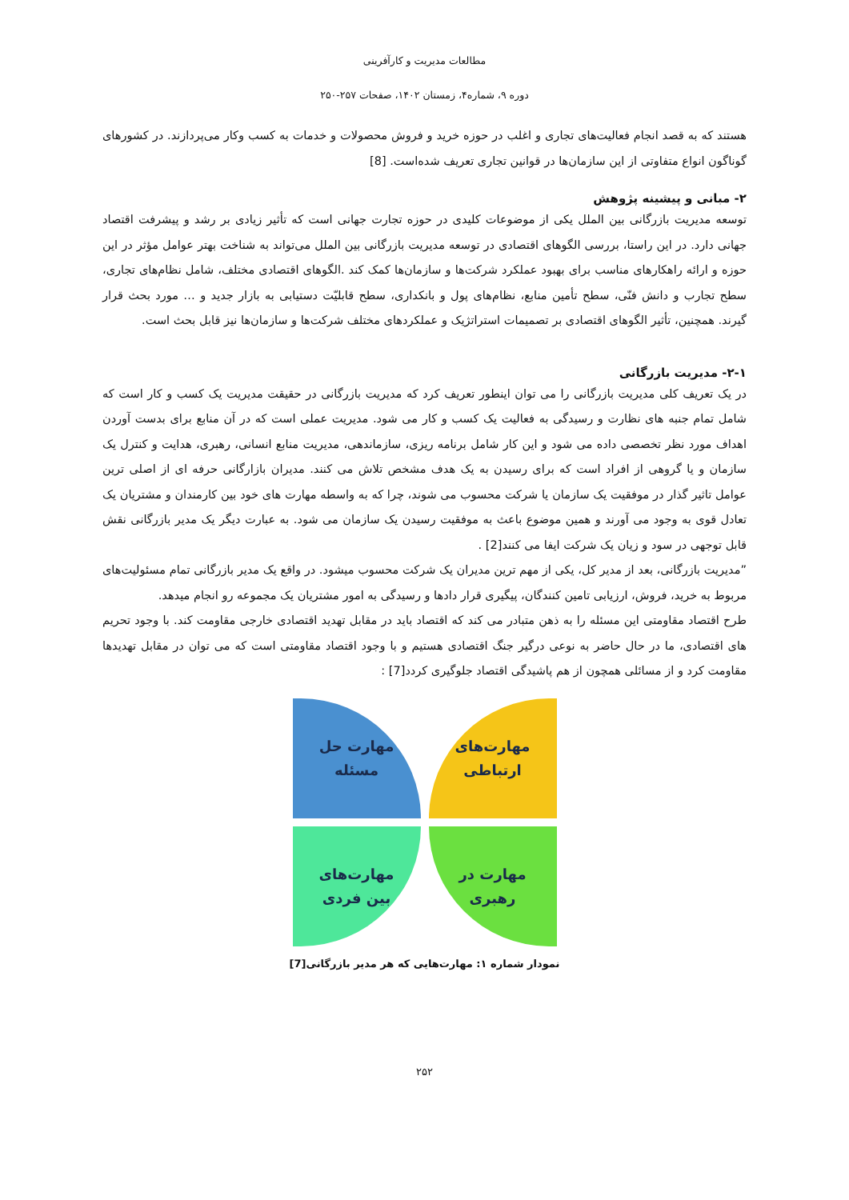مطالعات مدیریت و کارآفرینی
دوره ۹، شماره۴، زمستان ۱۴۰۲، صفحات ۲۵۷-۲۵۰
هستند که به قصد انجام فعالیت‌های تجاری و اغلب در حوزه خرید و فروش محصولات و خدمات به کسب وکار می‌پردازند. در کشورهای گوناگون انواع متفاوتی از این سازمان‌ها در قوانین تجاری تعریف شده‌است. [8]
۲- مبانی و پیشینه پژوهش
توسعه مدیریت بازرگانی بین الملل یکی از موضوعات کلیدی در حوزه تجارت جهانی است که تأثیر زیادی بر رشد و پیشرفت اقتصاد جهانی دارد. در این راستا، بررسی الگوهای اقتصادی در توسعه مدیریت بازرگانی بین الملل می‌تواند به شناخت بهتر عوامل مؤثر در این حوزه و ارائه راهکارهای مناسب برای بهبود عملکرد شرکت‌ها و سازمان‌ها کمک کند .الگوهای اقتصادی مختلف، شامل نظام‌های تجاری، سطح تجارب و دانش فنّی، سطح تأمین منابع، نظام‌های پول و بانکداری، سطح قابلیّت دستیابی به بازار جدید و … مورد بحث قرار گیرند. همچنین، تأثیر الگوهای اقتصادی بر تصمیمات استراتژیک و عملکردهای مختلف شرکت‌ها و سازمان‌ها نیز قابل بحث است.
۲-۱- مدیریت بازرگانی
در یک تعریف کلی مدیریت بازرگانی را می توان اینطور تعریف کرد که مدیریت بازرگانی در حقیقت مدیریت یک کسب و کار است که شامل تمام جنبه های نظارت و رسیدگی به فعالیت یک کسب و کار می شود. مدیریت عملی است که در آن منابع برای بدست آوردن اهداف مورد نظر تخصصی داده می شود و این کار شامل برنامه ریزی، سازماندهی، مدیریت منابع انسانی، رهبری، هدایت و کنترل یک سازمان و یا گروهی از افراد است که برای رسیدن به یک هدف مشخص تلاش می کنند. مدیران بازارگانی حرفه ای از اصلی ترین عوامل تاثیر گذار در موفقیت یک سازمان یا شرکت محسوب می شوند، چرا که به واسطه مهارت های خود بین کارمندان و مشتریان یک تعادل قوی به وجود می آورند و همین موضوع باعث به موفقیت رسیدن یک سازمان می شود. به عبارت دیگر یک مدیر بازرگانی نقش قابل توجهی در سود و زیان یک شرکت ایفا می کنند[2] .
”مدیریت بازرگانی، بعد از مدیر کل، یکی از مهم ترین مدیران یک شرکت محسوب میشود. در واقع یک مدیر بازرگانی تمام مسئولیت‌های مربوط به خرید، فروش، ارزیابی تامین کنندگان، پیگیری قرار دادها و رسیدگی به امور مشتریان یک مجموعه رو انجام میدهد.
طرح اقتصاد مقاومتی این مسئله را به ذهن متبادر می کند که اقتصاد باید در مقابل تهدید اقتصادی خارجی مقاومت کند. با وجود تحریم های اقتصادی، ما در حال حاضر به نوعی درگیر جنگ اقتصادی هستیم و با وجود اقتصاد مقاومتی است که می توان در مقابل تهدیدها مقاومت کرد و از مسائلی همچون از هم پاشیدگی اقتصاد جلوگیری کردد[7] :
مهارت‌های
ارتباطی
مهارت حل
مسئله
مهارت در
رهبری
مهارت‌های
بین فردی
نمودار شماره ۱: مهارت‌هایی که هر مدیر بازرگانی[7]
۲۵۲